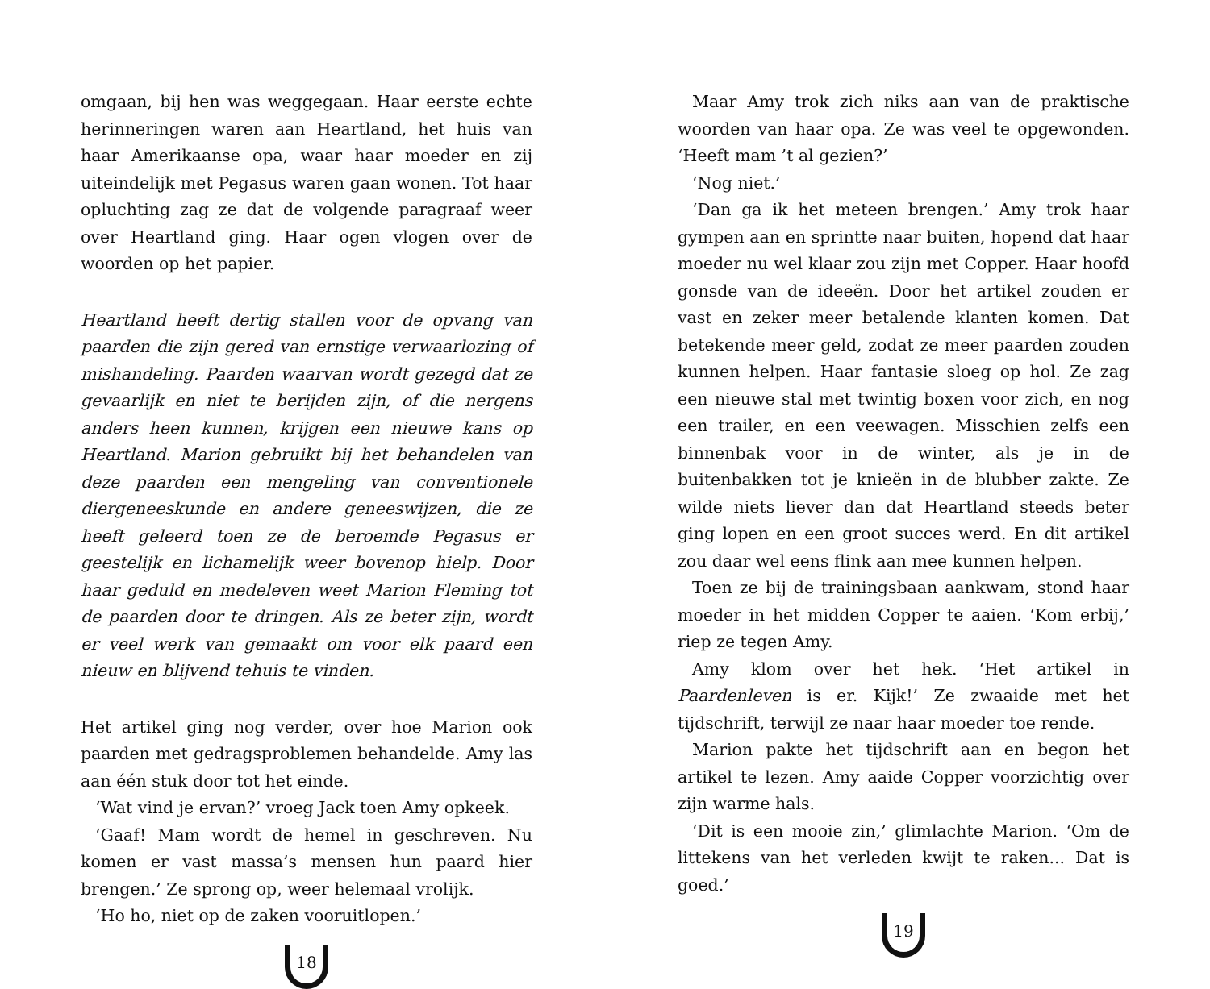omgaan, bij hen was weggegaan. Haar eerste echte herinneringen waren aan Heartland, het huis van haar Amerikaanse opa, waar haar moeder en zij uiteindelijk met Pegasus waren gaan wonen. Tot haar opluchting zag ze dat de volgende paragraaf weer over Heartland ging. Haar ogen vlogen over de woorden op het papier.
Heartland heeft dertig stallen voor de opvang van paarden die zijn gered van ernstige verwaarlozing of mishandeling. Paarden waarvan wordt gezegd dat ze gevaarlijk en niet te berijden zijn, of die nergens anders heen kunnen, krijgen een nieuwe kans op Heartland. Marion gebruikt bij het behandelen van deze paarden een mengeling van conventionele diergeneeskunde en andere geneeswijzen, die ze heeft geleerd toen ze de beroemde Pegasus er geestelijk en lichamelijk weer bovenop hielp. Door haar geduld en medeleven weet Marion Fleming tot de paarden door te dringen. Als ze beter zijn, wordt er veel werk van gemaakt om voor elk paard een nieuw en blijvend tehuis te vinden.
Het artikel ging nog verder, over hoe Marion ook paarden met gedragsproblemen behandelde. Amy las aan één stuk door tot het einde.
‘Wat vind je ervan?’ vroeg Jack toen Amy opkeek.
‘Gaaf! Mam wordt de hemel in geschreven. Nu komen er vast massa’s mensen hun paard hier brengen.’ Ze sprong op, weer helemaal vrolijk.
‘Ho ho, niet op de zaken vooruitlopen.’
18
Maar Amy trok zich niks aan van de praktische woorden van haar opa. Ze was veel te opgewonden. ‘Heeft mam ’t al gezien?’
‘Nog niet.’
‘Dan ga ik het meteen brengen.’ Amy trok haar gympen aan en sprintte naar buiten, hopend dat haar moeder nu wel klaar zou zijn met Copper. Haar hoofd gonsde van de ideeën. Door het artikel zouden er vast en zeker meer betalende klanten komen. Dat betekende meer geld, zodat ze meer paarden zouden kunnen helpen. Haar fantasie sloeg op hol. Ze zag een nieuwe stal met twintig boxen voor zich, en nog een trailer, en een veewagen. Misschien zelfs een binnenbak voor in de winter, als je in de buitenbakken tot je knieën in de blubber zakte. Ze wilde niets liever dan dat Heartland steeds beter ging lopen en een groot succes werd. En dit artikel zou daar wel eens flink aan mee kunnen helpen.
Toen ze bij de trainingsbaan aankwam, stond haar moeder in het midden Copper te aaien. ‘Kom erbij,’ riep ze tegen Amy.
Amy klom over het hek. ‘Het artikel in Paardenleven is er. Kijk!’ Ze zwaaide met het tijdschrift, terwijl ze naar haar moeder toe rende.
Marion pakte het tijdschrift aan en begon het artikel te lezen. Amy aaide Copper voorzichtig over zijn warme hals.
‘Dit is een mooie zin,’ glimlachte Marion. ‘Om de littekens van het verleden kwijt te raken... Dat is goed.’
19